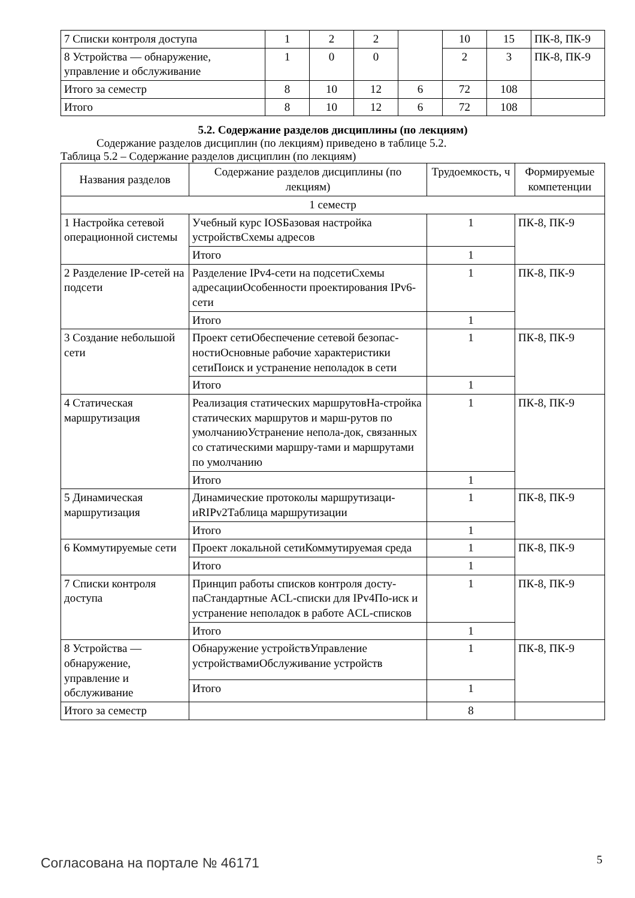| 7 Списки контроля доступа | 1 | 2 | 2 | | 10 | 15 | ПК-8, ПК-9 |
| 8 Устройства — обнаружение, управление и обслуживание | 1 | 0 | 0 | | 2 | 3 | ПК-8, ПК-9 |
| Итого за семестр | 8 | 10 | 12 | 6 | 72 | 108 | |
| Итого | 8 | 10 | 12 | 6 | 72 | 108 | |
5.2. Содержание разделов дисциплины (по лекциям)
Содержание разделов дисциплин (по лекциям) приведено в таблице 5.2.
Таблица 5.2 – Содержание разделов дисциплин (по лекциям)
| Названия разделов | Содержание разделов дисциплины (по лекциям) | Трудоемкость, ч | Формируемые компетенции |
| --- | --- | --- | --- |
| 1 семестр | | | |
| 1 Настройка сетевой операционной системы | Учебный курс IOSБазовая настройка устройствСхемы адресов | 1 | ПК-8, ПК-9 |
| | Итого | 1 | |
| 2 Разделение IP-сетей на подсети | Разделение IPv4-сети на подсетиСхемы адресацииОсобенности проектирования IPv6-сети | 1 | ПК-8, ПК-9 |
| | Итого | 1 | |
| 3 Создание небольшой сети | Проект сетиОбеспечение сетевой безопас-ностиОсновные рабочие характеристики сетиПоиск и устранение неполадок в сети | 1 | ПК-8, ПК-9 |
| | Итого | 1 | |
| 4 Статическая маршрутизация | Реализация статических маршрутовНа-стройка статических маршрутов и марш-рутов по умолчаниюУстранение непола-док, связанных со статическими маршру-тами и маршрутами по умолчанию | 1 | ПК-8, ПК-9 |
| | Итого | 1 | |
| 5 Динамическая маршрутизация | Динамические протоколы маршрутизаци-иRIPv2Таблица маршрутизации | 1 | ПК-8, ПК-9 |
| | Итого | 1 | |
| 6 Коммутируемые сети | Проект локальной сетиКоммутируемая среда | 1 | ПК-8, ПК-9 |
| | Итого | 1 | |
| 7 Списки контроля доступа | Принцип работы списков контроля досту-паСтандартные ACL-списки для IPv4По-иск и устранение неполадок в работе ACL-списков | 1 | ПК-8, ПК-9 |
| | Итого | 1 | |
| 8 Устройства — обнаружение, управление и обслуживание | Обнаружение устройствУправление устройствамиОбслуживание устройств | 1 | ПК-8, ПК-9 |
| | Итого | 1 | |
| Итого за семестр | | 8 | |
Согласована на портале № 46171 5